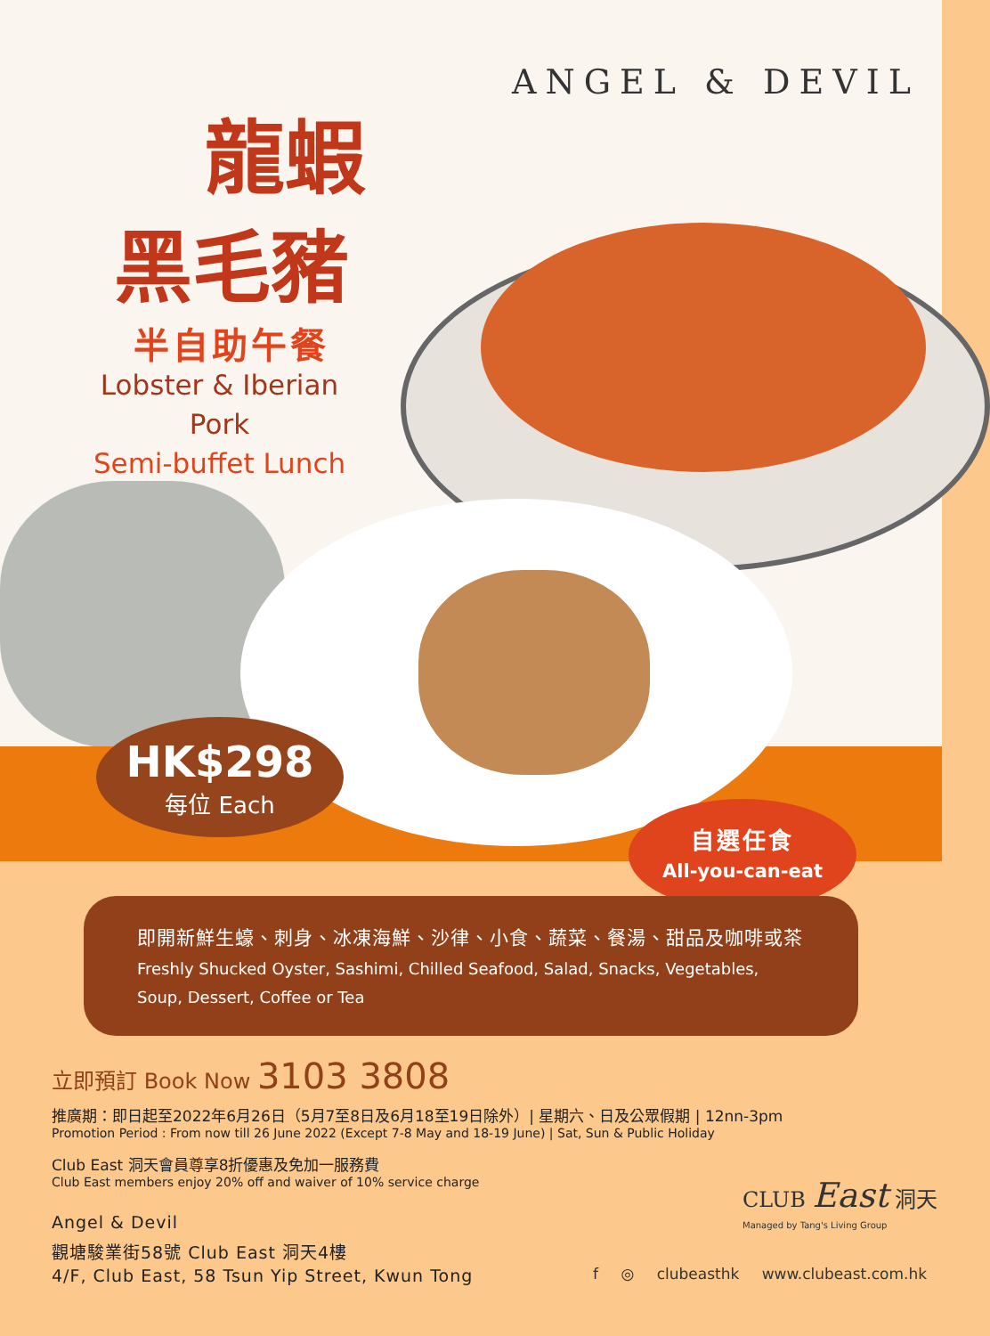ANGEL & DEVIL
龍蝦
黑毛豬
半自助午餐
Lobster & Iberian Pork
Semi-buffet Lunch
HK$298
每位 Each
自選任食
All-you-can-eat
即開新鮮生蠔、刺身、冰凍海鮮、沙律、小食、蔬菜、餐湯、甜品及咖啡或茶
Freshly Shucked Oyster, Sashimi, Chilled Seafood, Salad, Snacks, Vegetables, Soup, Dessert, Coffee or Tea
立即預訂 Book Now 3103 3808
推廣期：即日起至2022年6月26日（5月7至8日及6月18至19日除外）| 星期六、日及公眾假期 | 12nn-3pm
Promotion Period : From now till 26 June 2022 (Except 7-8 May and 18-19 June) | Sat, Sun & Public Holiday
Club East 洞天會員尊享8折優惠及免加一服務費
Club East members enjoy 20% off and waiver of 10% service charge
Angel & Devil
觀塘駿業街58號 Club East 洞天4樓
4/F, Club East, 58 Tsun Yip Street, Kwun Tong
CLUB East 洞天
Managed by Tang's Living Group
f ◎ clubeasthk www.clubeast.com.hk